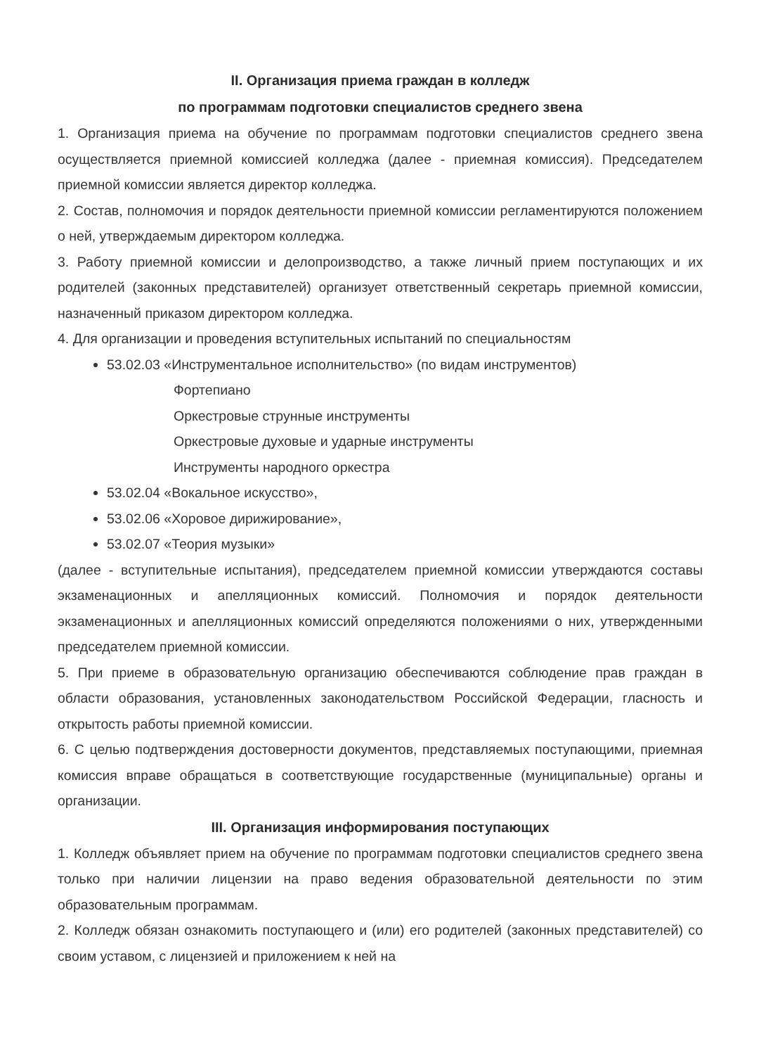II. Организация приема граждан в колледж
по программам подготовки специалистов среднего звена
1. Организация приема на обучение по программам подготовки специалистов среднего звена осуществляется приемной комиссией колледжа (далее - приемная комиссия). Председателем приемной комиссии является директор колледжа.
2. Состав, полномочия и порядок деятельности приемной комиссии регламентируются положением о ней, утверждаемым директором колледжа.
3. Работу приемной комиссии и делопроизводство, а также личный прием поступающих и их родителей (законных представителей) организует ответственный секретарь приемной комиссии, назначенный приказом директором колледжа.
4. Для организации и проведения вступительных испытаний по специальностям
53.02.03 «Инструментальное исполнительство» (по видам инструментов)
Фортепиано
Оркестровые струнные инструменты
Оркестровые духовые и ударные инструменты
Инструменты народного оркестра
53.02.04 «Вокальное искусство»,
53.02.06 «Хоровое дирижирование»,
53.02.07 «Теория музыки»
(далее - вступительные испытания), председателем приемной комиссии утверждаются составы экзаменационных и апелляционных комиссий. Полномочия и порядок деятельности экзаменационных и апелляционных комиссий определяются положениями о них, утвержденными председателем приемной комиссии.
5. При приеме в образовательную организацию обеспечиваются соблюдение прав граждан в области образования, установленных законодательством Российской Федерации, гласность и открытость работы приемной комиссии.
6. С целью подтверждения достоверности документов, представляемых поступающими, приемная комиссия вправе обращаться в соответствующие государственные (муниципальные) органы и организации.
III. Организация информирования поступающих
1. Колледж объявляет прием на обучение по программам подготовки специалистов среднего звена только при наличии лицензии на право ведения образовательной деятельности по этим образовательным программам.
2. Колледж обязан ознакомить поступающего и (или) его родителей (законных представителей) со своим уставом, с лицензией и приложением к ней на